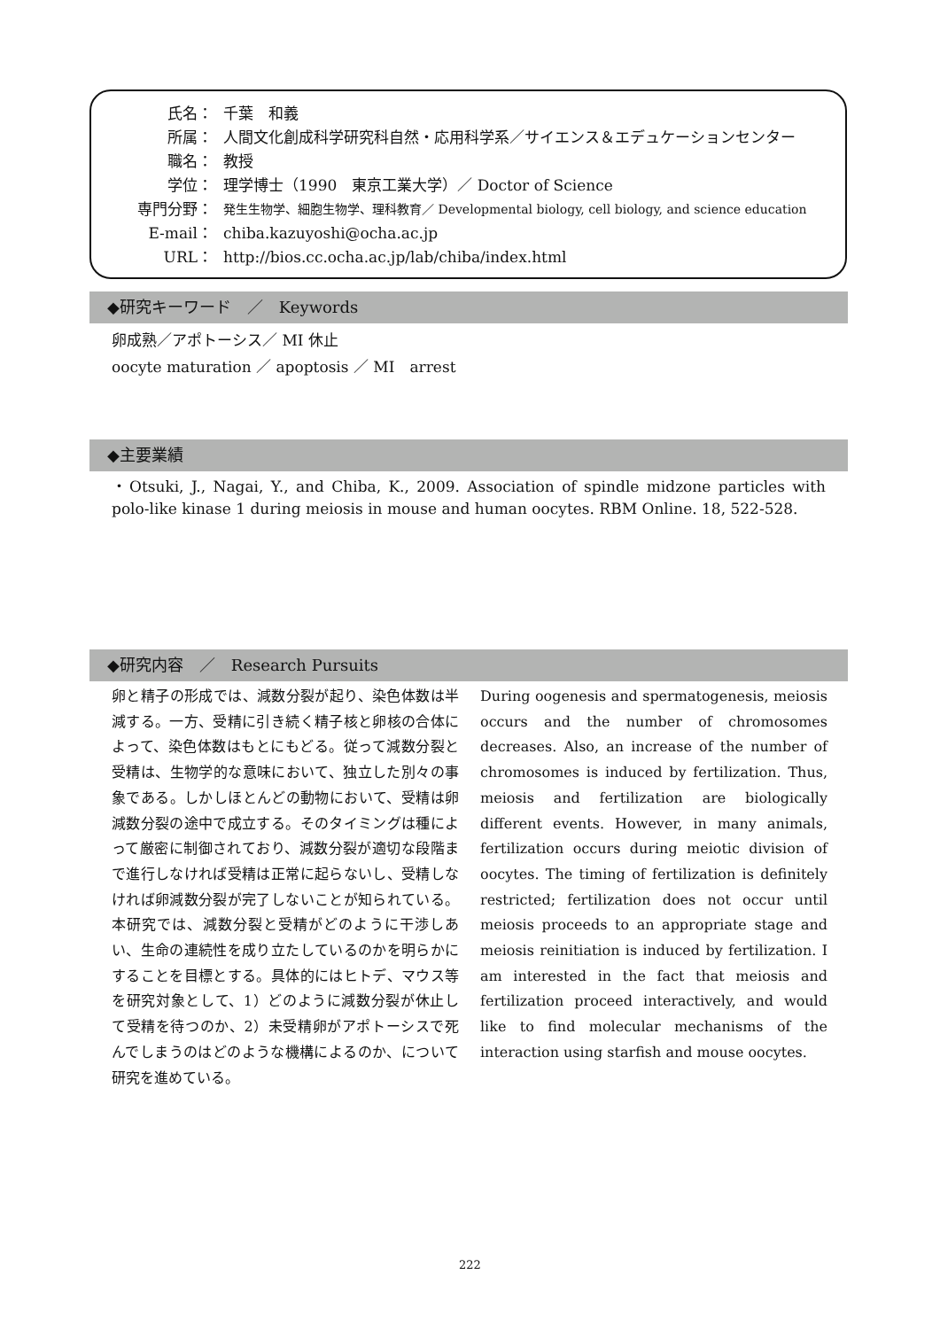氏名： 千葉　和義
所属： 人間文化創成科学研究科自然・応用科学系／サイエンス＆エデュケーションセンター
職名： 教授
学位： 理学博士（1990　東京工業大学）／ Doctor of Science
専門分野： 発生生物学、細胞生物学、理科教育／ Developmental biology, cell biology, and science education
E-mail： chiba.kazuyoshi@ocha.ac.jp
URL： http://bios.cc.ocha.ac.jp/lab/chiba/index.html
◆研究キーワード　／　Keywords
卵成熟／アポトーシス／ MI 休止
oocyte maturation ／ apoptosis ／ MI　arrest
◆主要業績
・Otsuki, J., Nagai, Y., and Chiba, K., 2009. Association of spindle midzone particles with polo-like kinase 1 during meiosis in mouse and human oocytes. RBM Online. 18, 522-528.
◆研究内容　／　Research Pursuits
卵と精子の形成では、減数分裂が起り、染色体数は半減する。一方、受精に引き続く精子核と卵核の合体によって、染色体数はもとにもどる。従って減数分裂と受精は、生物学的な意味において、独立した別々の事象である。しかしほとんどの動物において、受精は卵減数分裂の途中で成立する。そのタイミングは種によって厳密に制御されており、減数分裂が適切な段階まで進行しなければ受精は正常に起らないし、受精しなければ卵減数分裂が完了しないことが知られている。本研究では、減数分裂と受精がどのように干渉しあい、生命の連続性を成り立たしているのかを明らかにすることを目標とする。具体的にはヒトデ、マウス等を研究対象として、1）どのように減数分裂が休止して受精を待つのか、2）未受精卵がアポトーシスで死んでしまうのはどのような機構によるのか、について研究を進めている。
During oogenesis and spermatogenesis, meiosis occurs and the number of chromosomes decreases. Also, an increase of the number of chromosomes is induced by fertilization. Thus, meiosis and fertilization are biologically different events. However, in many animals, fertilization occurs during meiotic division of oocytes. The timing of fertilization is definitely restricted; fertilization does not occur until meiosis proceeds to an appropriate stage and meiosis reinitiation is induced by fertilization. I am interested in the fact that meiosis and fertilization proceed interactively, and would like to find molecular mechanisms of the interaction using starfish and mouse oocytes.
222